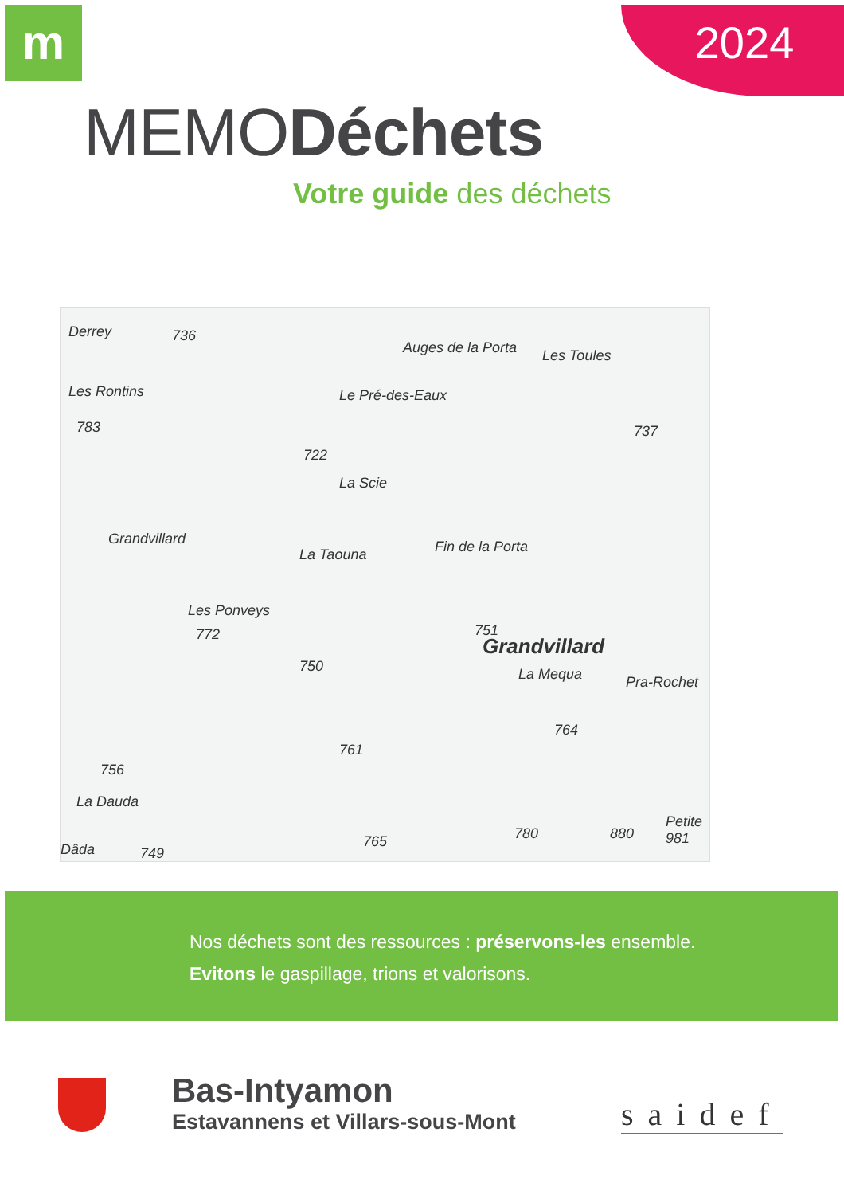m 2024
MEMODéchets
Votre guide des déchets
Derrey 736
Auges de la Porta Les Toules
Les Rontins Le Pré-des-Eaux
783 737
722
La Scie
Grandvillard
La Taouna Fin de la Porta
Les Ponveys
772 751
Grandvillard
La Mequa 750
Pra-Rochet
764
761
756
La Dauda
765 780 880
Petite 981
Dâda 749
Nos déchets sont des ressources : préservons-les ensemble.
Evitons le gaspillage, trions et valorisons.
Bas-Intyamon
Estavannens et Villars-sous-Mont
saidef